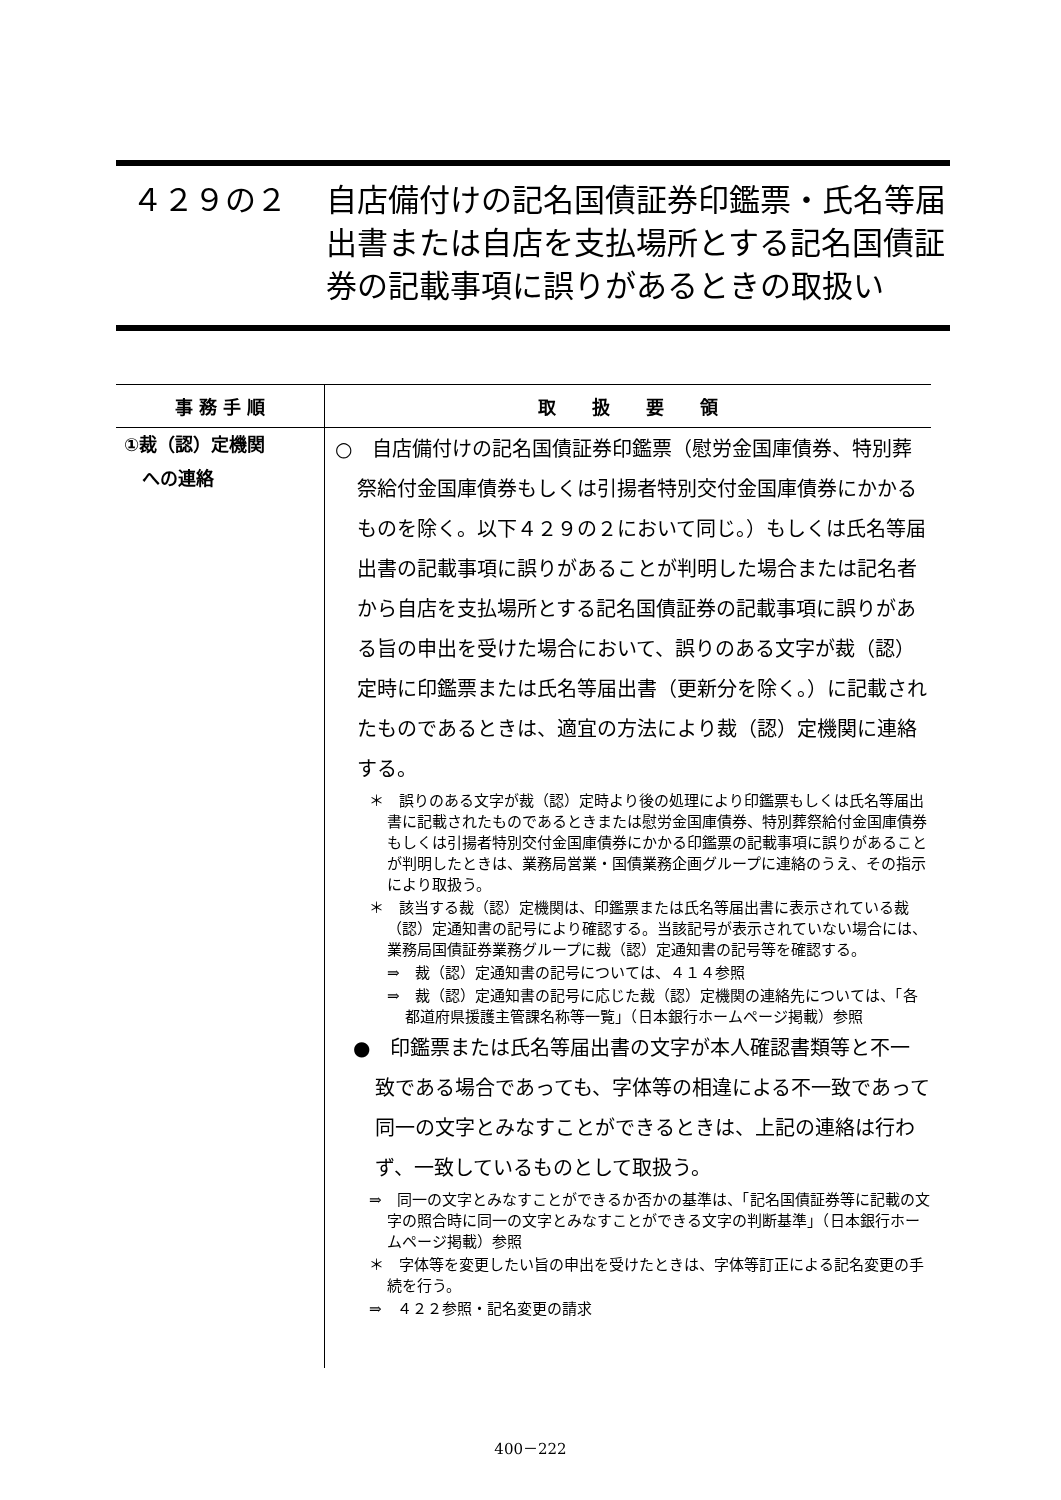| ４２９の２ | 自店備付けの記名国債証券印鑑票・氏名等届出書または自店を支払場所とする記名国債証券の記載事項に誤りがあるときの取扱い |
| 事 務 手 順 | 取 扱 要 領 |
| --- | --- |
| ①裁（認）定機関 への連絡 | ○ 自店備付けの記名国債証券印鑑票（慰労金国庫債券、特別葬祭給付金国庫債券もしくは引揚者特別交付金国庫債券にかかるものを除く。以下４２９の２において同じ。）もしくは氏名等届出書の記載事項に誤りがあることが判明した場合または記名者から自店を支払場所とする記名国債証券の記載事項に誤りがある旨の申出を受けた場合において、誤りのある文字が裁（認）定時に印鑑票または氏名等届出書（更新分を除く。）に記載されたものであるときは、適宜の方法により裁（認）定機関に連絡する。 ＊ 誤りのある文字が裁（認）定時より後の処理により印鑑票もしくは氏名等届出書に記載されたものであるときまたは慰労金国庫債券、特別葬祭給付金国庫債券もしくは引揚者特別交付金国庫債券にかかる印鑑票の記載事項に誤りがあることが判明したときは、業務局営業・国債業務企画グループに連絡のうえ、その指示により取扱う。 ＊ 該当する裁（認）定機関は、印鑑票または氏名等届出書に表示されている裁（認）定通知書の記号により確認する。当該記号が表示されていない場合には、業務局国債証券業務グループに裁（認）定通知書の記号等を確認する。 ⇒ 裁（認）定通知書の記号については、４１４参照 ⇒ 裁（認）定通知書の記号に応じた裁（認）定機関の連絡先については、「各都道府県援護主管課名称等一覧」（日本銀行ホームページ掲載）参照 ● 印鑑票または氏名等届出書の文字が本人確認書類等と不一致である場合であっても、字体等の相違による不一致であって同一の文字とみなすことができるときは、上記の連絡は行わず、一致しているものとして取扱う。 ⇒ 同一の文字とみなすことができるか否かの基準は、「記名国債証券等に記載の文字の照合時に同一の文字とみなすことができる文字の判断基準」（日本銀行ホームページ掲載）参照 ＊ 字体等を変更したい旨の申出を受けたときは、字体等訂正による記名変更の手続を行う。 ⇒ ４２２参照・記名変更の請求 |
400－222